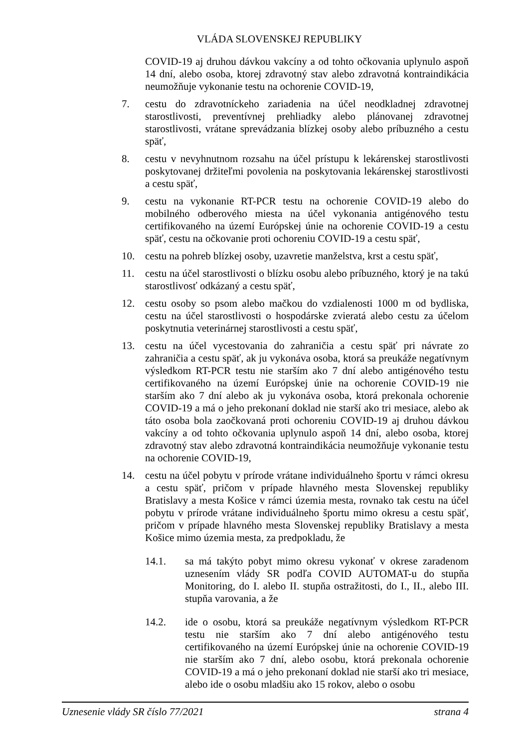VLÁDA SLOVENSKEJ REPUBLIKY
COVID-19 aj druhou dávkou vakcíny a od tohto očkovania uplynulo aspoň 14 dní, alebo osoba, ktorej zdravotný stav alebo zdravotná kontraindikácia neumožňuje vykonanie testu na ochorenie COVID-19,
7. cestu do zdravotníckeho zariadenia na účel neodkladnej zdravotnej starostlivosti, preventívnej prehliadky alebo plánovanej zdravotnej starostlivosti, vrátane sprevádzania blízkej osoby alebo príbuzného a cestu späť,
8. cestu v nevyhnutnom rozsahu na účel prístupu k lekárenskej starostlivosti poskytovanej držiteľmi povolenia na poskytovania lekárenskej starostlivosti a cestu späť,
9. cestu na vykonanie RT-PCR testu na ochorenie COVID-19 alebo do mobilného odberového miesta na účel vykonania antigénového testu certifikovaného na území Európskej únie na ochorenie COVID-19 a cestu späť, cestu na očkovanie proti ochoreniu COVID-19 a cestu späť,
10. cestu na pohreb blízkej osoby, uzavretie manželstva, krst a cestu späť,
11. cestu na účel starostlivosti o blízku osobu alebo príbuzného, ktorý je na takú starostlivosť odkázaný a cestu späť,
12. cestu osoby so psom alebo mačkou do vzdialenosti 1000 m od bydliska, cestu na účel starostlivosti o hospodárske zvieratá alebo cestu za účelom poskytnutia veterinárnej starostlivosti a cestu späť,
13. cestu na účel vycestovania do zahraničia a cestu späť pri návrate zo zahraničia a cestu späť, ak ju vykonáva osoba, ktorá sa preukáže negatívnym výsledkom RT-PCR testu nie starším ako 7 dní alebo antigénového testu certifikovaného na území Európskej únie na ochorenie COVID-19 nie starším ako 7 dní alebo ak ju vykonáva osoba, ktorá prekonala ochorenie COVID-19 a má o jeho prekonaní doklad nie starší ako tri mesiace, alebo ak táto osoba bola zaočkovaná proti ochoreniu COVID-19 aj druhou dávkou vakcíny a od tohto očkovania uplynulo aspoň 14 dní, alebo osoba, ktorej zdravotný stav alebo zdravotná kontraindikácia neumožňuje vykonanie testu na ochorenie COVID-19,
14. cestu na účel pobytu v prírode vrátane individuálneho športu v rámci okresu a cestu späť, pričom v prípade hlavného mesta Slovenskej republiky Bratislavy a mesta Košice v rámci územia mesta, rovnako tak cestu na účel pobytu v prírode vrátane individuálneho športu mimo okresu a cestu späť, pričom v prípade hlavného mesta Slovenskej republiky Bratislavy a mesta Košice mimo územia mesta, za predpokladu, že
14.1. sa má takýto pobyt mimo okresu vykonať v okrese zaradenom uznesením vlády SR podľa COVID AUTOMAT-u do stupňa Monitoring, do I. alebo II. stupňa ostražitosti, do I., II., alebo III. stupňa varovania, a že
14.2. ide o osobu, ktorá sa preukáže negatívnym výsledkom RT-PCR testu nie starším ako 7 dní alebo antigénového testu certifikovaného na území Európskej únie na ochorenie COVID-19 nie starším ako 7 dní, alebo osobu, ktorá prekonala ochorenie COVID-19 a má o jeho prekonaní doklad nie starší ako tri mesiace, alebo ide o osobu mladšiu ako 15 rokov, alebo o osobu
Uznesenie vlády SR číslo 77/2021 strana 4